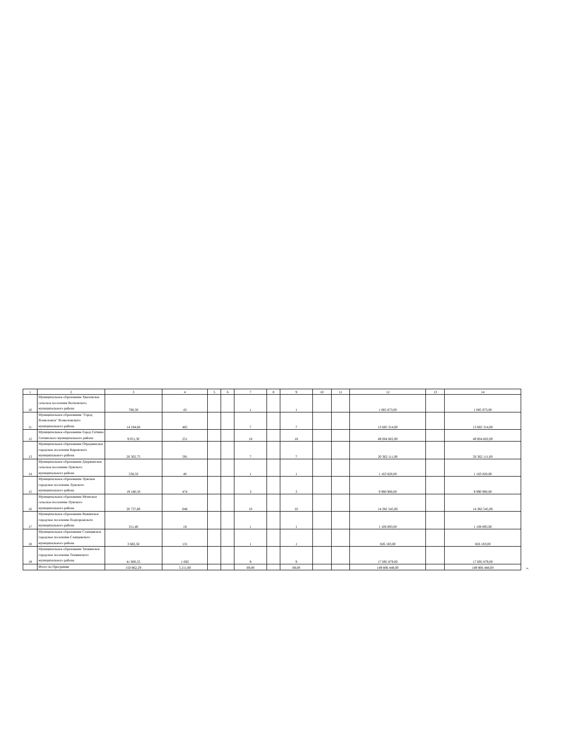| 1 | 2 | 3 | 4 | 5 | 6 | 7 | 8 | 9 | 10 | 11 | 12 | 13 | 14 |
| --- | --- | --- | --- | --- | --- | --- | --- | --- | --- | --- | --- | --- | --- |
| 10 | Муниципальное образование Хваловское сельское поселение Волховского муниципального района | 780,30 | 43 | | | 1 | | 1 | | | 1 085 873,00 | | 1 085 873,00 |
| 11 | Муниципальное образование "Город Всеволожск" Всеволожского муниципального района | 14 194,60 | 465 | | | 7 | | 7 | | | 13 685 314,00 | | 13 685 314,00 |
| 12 | Муниципальное образование Город Гатчина Гатчинского муниципального района | 9 051,30 | 251 | | | 18 | | 18 | | | 49 004 602,00 | | 49 004 602,00 |
| 13 | Муниципальное образование Отрадненское городское поселение Кировского муниципального района | 20 302,75 | 591 | | | 7 | | 7 | | | 20 362 111,00 | | 20 362 111,00 |
| 14 | Муниципальное образование Дзержинское сельское поселение Лужского муниципального района | 538,50 | 40 | | | 1 | | 1 | | | 1 163 820,00 | | 1 163 820,00 |
| 15 | Муниципальное образование Лужское городское поселение Лужского муниципального района | 19 180,50 | 474 | | | 3 | | 3 | | | 9 990 900,00 | | 9 990 900,00 |
| 16 | Муниципальное образование Мгинское сельское поселение Лужского муниципального района | 20 737,80 | 646 | | | 10 | | 10 | | | 14 382 545,00 | | 14 382 545,00 |
| 17 | Муниципальное образование Важинское городское поселение Подпорожского муниципального района | 311,40 | 18 | | | 1 | | 1 | | | 1 108 893,00 | | 1 108 893,00 |
| 18 | Муниципальное образование Сланцевское городское поселение Сланцевского муниципального района | 3 682,50 | 131 | | | 1 | | 1 | | | 826 183,00 | | 826 183,00 |
| 19 | Муниципальное образование Тихвинское городское поселение Тихвинского муниципального района | 41 900,35 | 1 692 | | | 9 | | 9 | | | 17 695 879,00 | | 17 695 879,00 |
| | Итого по Программе | 150 862,29 | 5 211,00 | | | 69,00 | | 69,00 | | | 149 806 448,00 | | 149 806 448,00 |
».